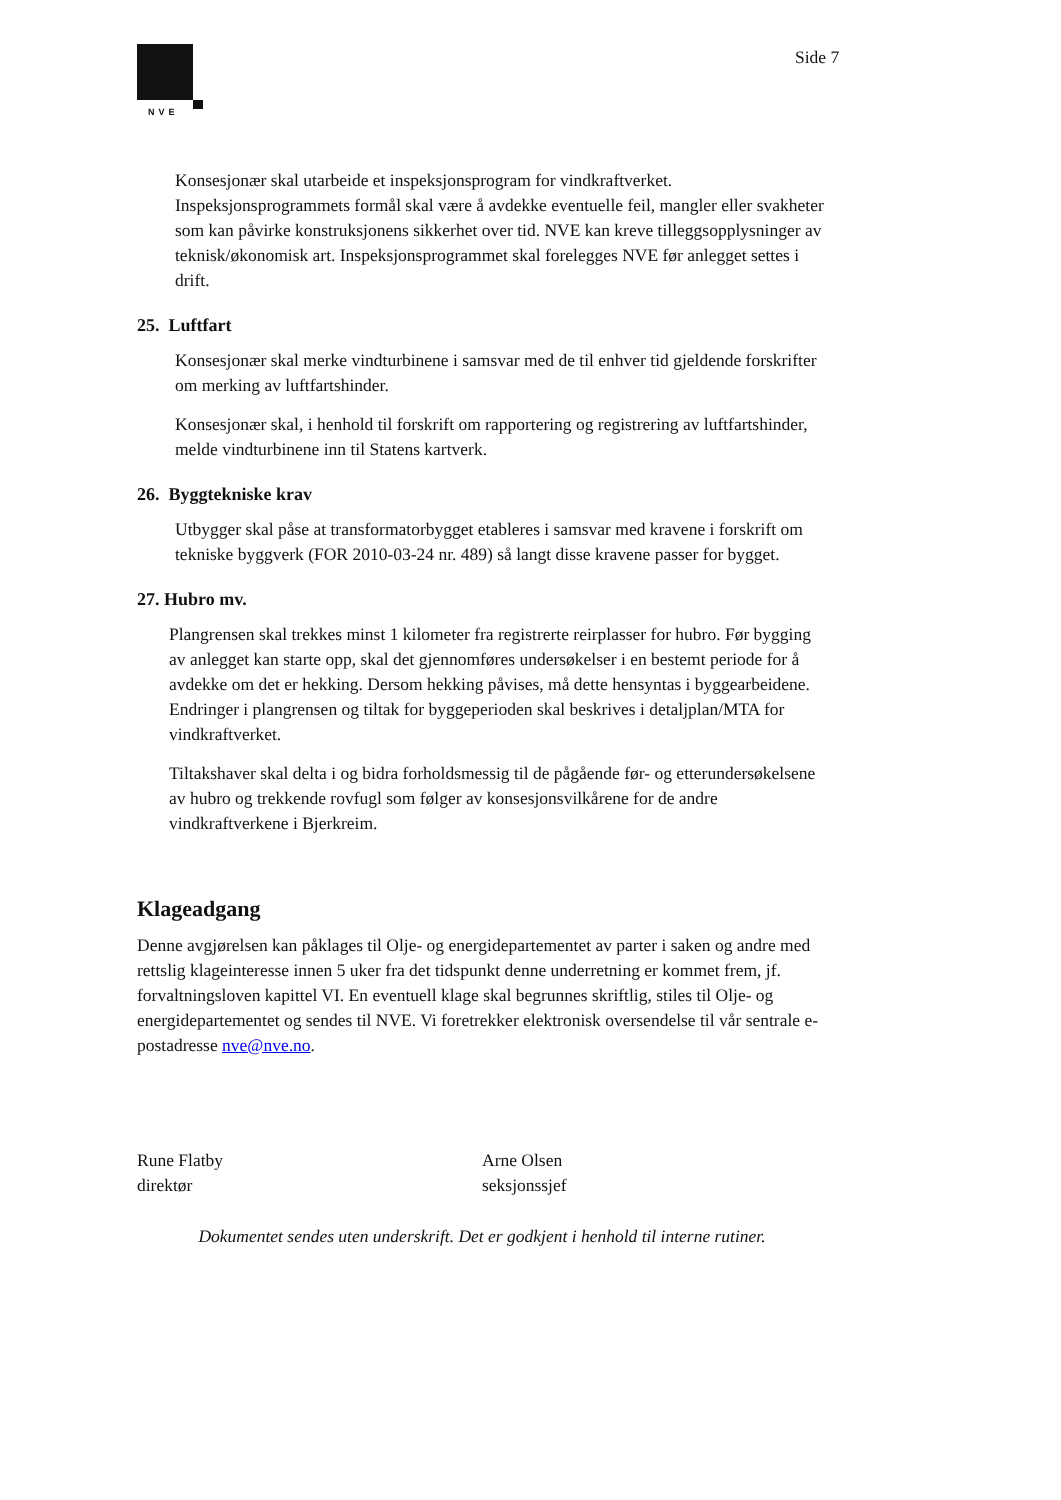NVE
Side 7
Konsesjonær skal utarbeide et inspeksjonsprogram for vindkraftverket. Inspeksjonsprogrammets formål skal være å avdekke eventuelle feil, mangler eller svakheter som kan påvirke konstruksjonens sikkerhet over tid. NVE kan kreve tilleggsopplysninger av teknisk/økonomisk art. Inspeksjonsprogrammet skal forelegges NVE før anlegget settes i drift.
25. Luftfart
Konsesjonær skal merke vindturbinene i samsvar med de til enhver tid gjeldende forskrifter om merking av luftfartshinder.
Konsesjonær skal, i henhold til forskrift om rapportering og registrering av luftfartshinder, melde vindturbinene inn til Statens kartverk.
26. Byggtekniske krav
Utbygger skal påse at transformatorbygget etableres i samsvar med kravene i forskrift om tekniske byggverk (FOR 2010-03-24 nr. 489) så langt disse kravene passer for bygget.
27. Hubro mv.
Plangrensen skal trekkes minst 1 kilometer fra registrerte reirplasser for hubro. Før bygging av anlegget kan starte opp, skal det gjennomføres undersøkelser i en bestemt periode for å avdekke om det er hekking. Dersom hekking påvises, må dette hensyntas i byggearbeidene. Endringer i plangrensen og tiltak for byggeperioden skal beskrives i detaljplan/MTA for vindkraftverket.
Tiltakshaver skal delta i og bidra forholdsmessig til de pågående før- og etterundersøkelsene av hubro og trekkende rovfugl som følger av konsesjonsvilkårene for de andre vindkraftverkene i Bjerkreim.
Klageadgang
Denne avgjørelsen kan påklages til Olje- og energidepartementet av parter i saken og andre med rettslig klageinteresse innen 5 uker fra det tidspunkt denne underretning er kommet frem, jf. forvaltningsloven kapittel VI. En eventuell klage skal begrunnes skriftlig, stiles til Olje- og energidepartementet og sendes til NVE. Vi foretrekker elektronisk oversendelse til vår sentrale e-postadresse nve@nve.no.
Rune Flatby
direktør
Arne Olsen
seksjonssjef
Dokumentet sendes uten underskrift. Det er godkjent i henhold til interne rutiner.